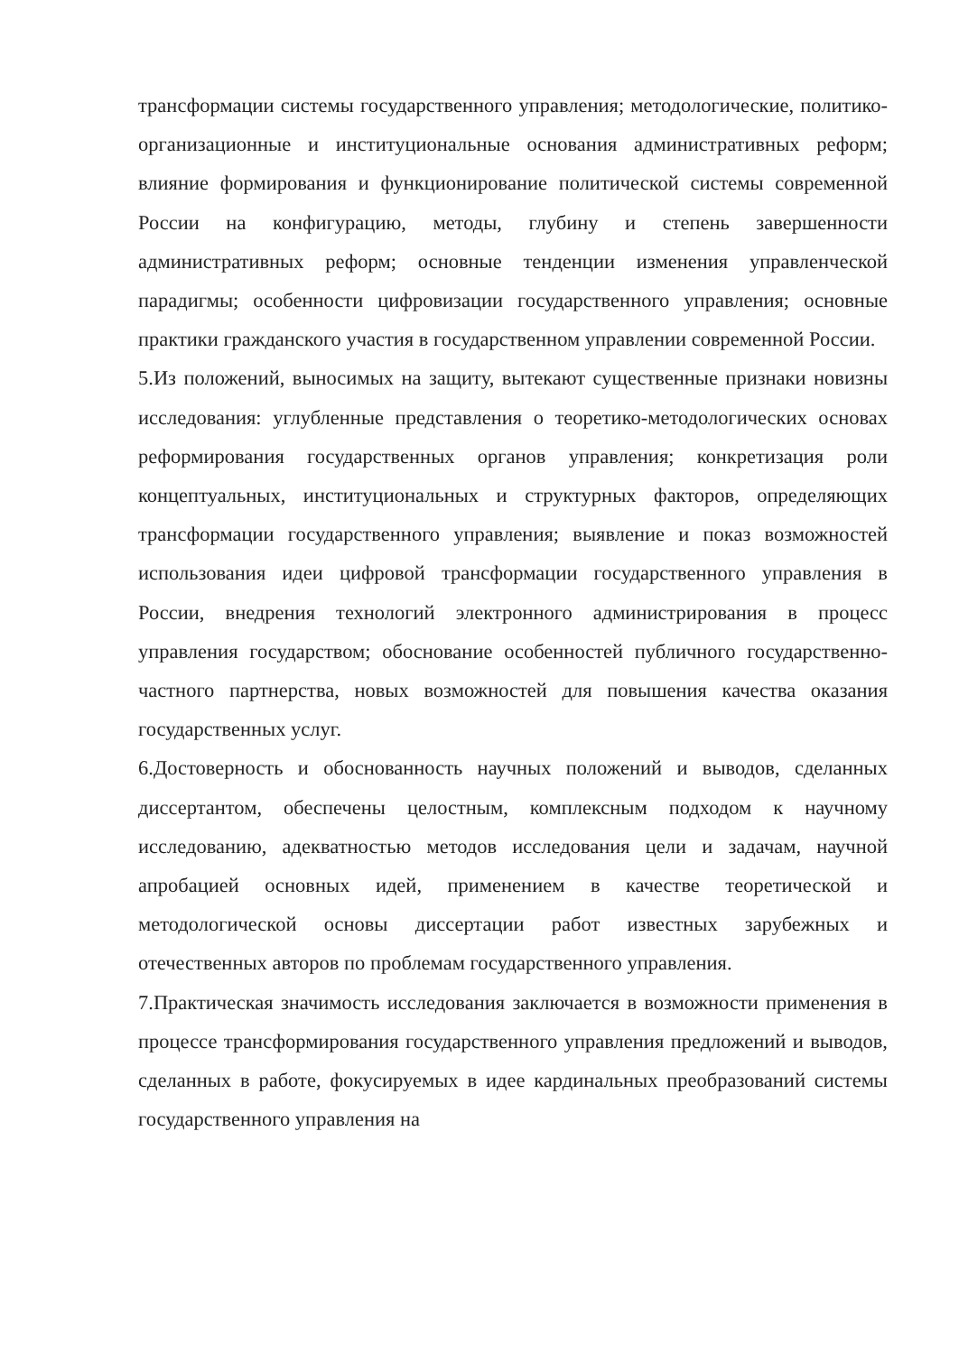трансформации системы государственного управления; методологические, политико-организационные и институциональные основания административных реформ; влияние формирования и функционирование политической системы современной России на конфигурацию, методы, глубину и степень завершенности административных реформ; основные тенденции изменения управленческой парадигмы; особенности цифровизации государственного управления; основные практики гражданского участия в государственном управлении современной России.
5.Из положений, выносимых на защиту, вытекают существенные признаки новизны исследования: углубленные представления о теоретико-методологических основах реформирования государственных органов управления; конкретизация роли концептуальных, институциональных и структурных факторов, определяющих трансформации государственного управления; выявление и показ возможностей использования идеи цифровой трансформации государственного управления в России, внедрения технологий электронного администрирования в процесс управления государством; обоснование особенностей публичного государственно-частного партнерства, новых возможностей для повышения качества оказания государственных услуг.
6.Достоверность и обоснованность научных положений и выводов, сделанных диссертантом, обеспечены целостным, комплексным подходом к научному исследованию, адекватностью методов исследования цели и задачам, научной апробацией основных идей, применением в качестве теоретической и методологической основы диссертации работ известных зарубежных и отечественных авторов по проблемам государственного управления.
7.Практическая значимость исследования заключается в возможности применения в процессе трансформирования государственного управления предложений и выводов, сделанных в работе, фокусируемых в идее кардинальных преобразований системы государственного управления на